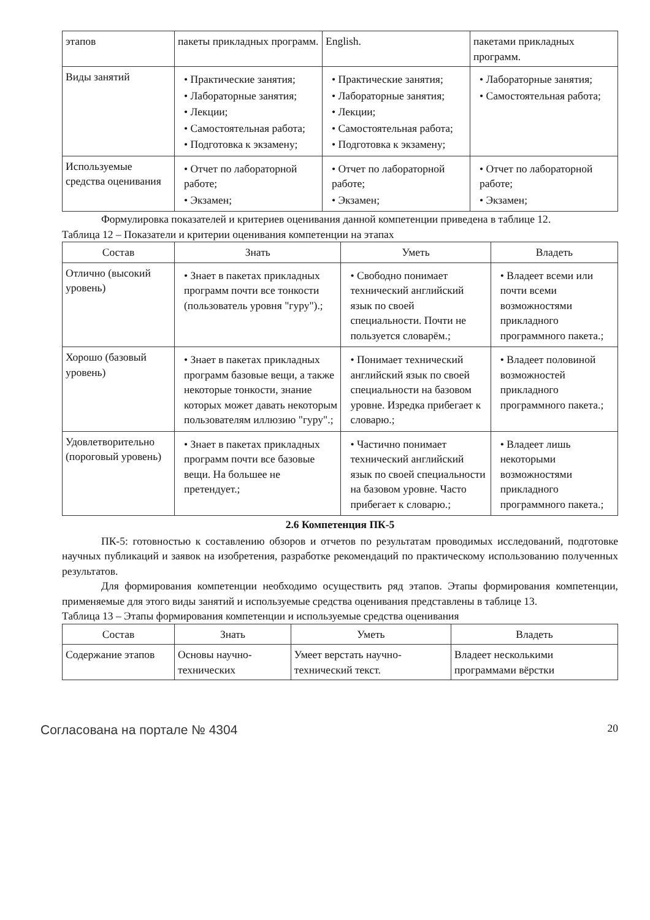| этапов | пакеты прикладных программ. | English. | пакетами прикладных программ. |
| Виды занятий | • Практические занятия; • Лабораторные занятия; • Лекции; • Самостоятельная работа; • Подготовка к экзамену; | • Практические занятия; • Лабораторные занятия; • Лекции; • Самостоятельная работа; • Подготовка к экзамену; | • Лабораторные занятия; • Самостоятельная работа; |
| Используемые средства оценивания | • Отчет по лабораторной работе; • Экзамен; | • Отчет по лабораторной работе; • Экзамен; | • Отчет по лабораторной работе; • Экзамен; |
Формулировка показателей и критериев оценивания данной компетенции приведена в таблице 12.
Таблица 12 – Показатели и критерии оценивания компетенции на этапах
| Состав | Знать | Уметь | Владеть |
| --- | --- | --- | --- |
| Отлично (высокий уровень) | • Знает в пакетах прикладных программ почти все тонкости (пользователь уровня "гуру").; | • Свободно понимает технический английский язык по своей специальности. Почти не пользуется словарём.; | • Владеет всеми или почти всеми возможностями прикладного программного пакета.; |
| Хорошо (базовый уровень) | • Знает в пакетах прикладных программ базовые вещи, а также некоторые тонкости, знание которых может давать некоторым пользователям иллюзию "гуру".; | • Понимает технический английский язык по своей специальности на базовом уровне. Изредка прибегает к словарю.; | • Владеет половиной возможностей прикладного программного пакета.; |
| Удовлетворительно (пороговый уровень) | • Знает в пакетах прикладных программ почти все базовые вещи. На большее не претендует.; | • Частично понимает технический английский язык по своей специальности на базовом уровне. Часто прибегает к словарю.; | • Владеет лишь некоторыми возможностями прикладного программного пакета.; |
2.6 Компетенция ПК-5
ПК-5: готовностью к составлению обзоров и отчетов по результатам проводимых исследований, подготовке научных публикаций и заявок на изобретения, разработке рекомендаций по практическому использованию полученных результатов.
Для формирования компетенции необходимо осуществить ряд этапов. Этапы формирования компетенции, применяемые для этого виды занятий и используемые средства оценивания представлены в таблице 13.
Таблица 13 – Этапы формирования компетенции и используемые средства оценивания
| Состав | Знать | Уметь | Владеть |
| --- | --- | --- | --- |
| Содержание этапов | Основы научно-технических | Умеет верстать научно-технический текст. | Владеет несколькими программами вёрстки |
Согласована на портале № 4304 20